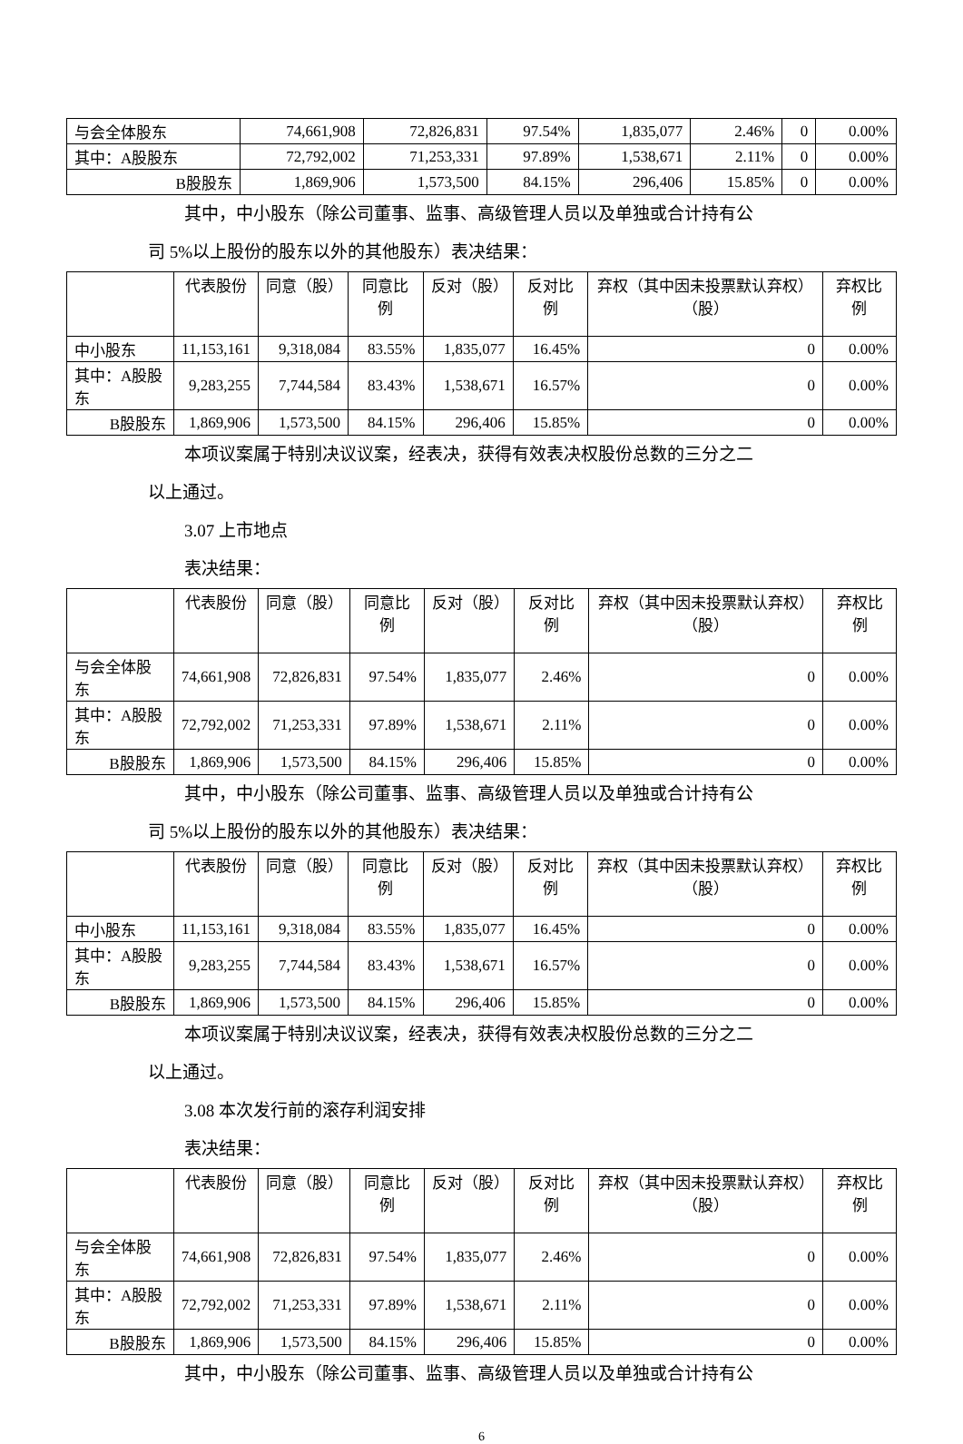| 与会全体股东 | 74,661,908 | 72,826,831 | 97.54% | 1,835,077 | 2.46% | 0 | 0.00% |
| 其中：A股股东 | 72,792,002 | 71,253,331 | 97.89% | 1,538,671 | 2.11% | 0 | 0.00% |
| B股股东 | 1,869,906 | 1,573,500 | 84.15% | 296,406 | 15.85% | 0 | 0.00% |
其中，中小股东（除公司董事、监事、高级管理人员以及单独或合计持有公
司 5%以上股份的股东以外的其他股东）表决结果：
| | 代表股份 | 同意（股） | 同意比例 | 反对（股） | 反对比例 | 弃权（其中因未投票默认弃权）（股） | 弃权比例 |
| --- | --- | --- | --- | --- | --- | --- | --- |
| 中小股东 | 11,153,161 | 9,318,084 | 83.55% | 1,835,077 | 16.45% | 0 | 0.00% |
| 其中：A股股东 | 9,283,255 | 7,744,584 | 83.43% | 1,538,671 | 16.57% | 0 | 0.00% |
| B股股东 | 1,869,906 | 1,573,500 | 84.15% | 296,406 | 15.85% | 0 | 0.00% |
本项议案属于特别决议议案，经表决，获得有效表决权股份总数的三分之二
以上通过。
3.07 上市地点
表决结果：
| | 代表股份 | 同意（股） | 同意比例 | 反对（股） | 反对比例 | 弃权（其中因未投票默认弃权）（股） | 弃权比例 |
| --- | --- | --- | --- | --- | --- | --- | --- |
| 与会全体股东 | 74,661,908 | 72,826,831 | 97.54% | 1,835,077 | 2.46% | 0 | 0.00% |
| 其中：A股股东 | 72,792,002 | 71,253,331 | 97.89% | 1,538,671 | 2.11% | 0 | 0.00% |
| B股股东 | 1,869,906 | 1,573,500 | 84.15% | 296,406 | 15.85% | 0 | 0.00% |
其中，中小股东（除公司董事、监事、高级管理人员以及单独或合计持有公
司 5%以上股份的股东以外的其他股东）表决结果：
| | 代表股份 | 同意（股） | 同意比例 | 反对（股） | 反对比例 | 弃权（其中因未投票默认弃权）（股） | 弃权比例 |
| --- | --- | --- | --- | --- | --- | --- | --- |
| 中小股东 | 11,153,161 | 9,318,084 | 83.55% | 1,835,077 | 16.45% | 0 | 0.00% |
| 其中：A股股东 | 9,283,255 | 7,744,584 | 83.43% | 1,538,671 | 16.57% | 0 | 0.00% |
| B股股东 | 1,869,906 | 1,573,500 | 84.15% | 296,406 | 15.85% | 0 | 0.00% |
本项议案属于特别决议议案，经表决，获得有效表决权股份总数的三分之二
以上通过。
3.08 本次发行前的滚存利润安排
表决结果：
| | 代表股份 | 同意（股） | 同意比例 | 反对（股） | 反对比例 | 弃权（其中因未投票默认弃权）（股） | 弃权比例 |
| --- | --- | --- | --- | --- | --- | --- | --- |
| 与会全体股东 | 74,661,908 | 72,826,831 | 97.54% | 1,835,077 | 2.46% | 0 | 0.00% |
| 其中：A股股东 | 72,792,002 | 71,253,331 | 97.89% | 1,538,671 | 2.11% | 0 | 0.00% |
| B股股东 | 1,869,906 | 1,573,500 | 84.15% | 296,406 | 15.85% | 0 | 0.00% |
其中，中小股东（除公司董事、监事、高级管理人员以及单独或合计持有公
6